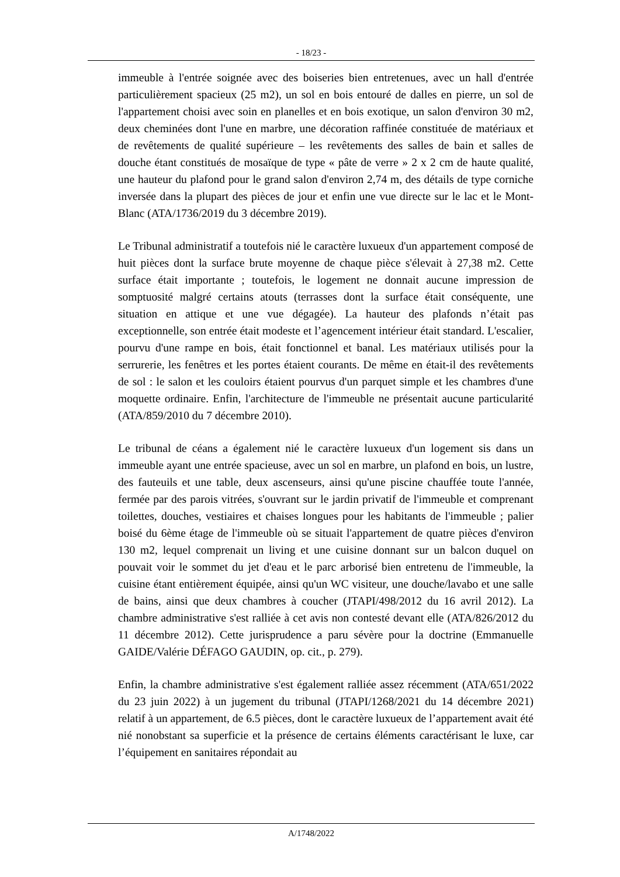- 18/23 -
immeuble à l'entrée soignée avec des boiseries bien entretenues, avec un hall d'entrée particulièrement spacieux (25 m2), un sol en bois entouré de dalles en pierre, un sol de l'appartement choisi avec soin en planelles et en bois exotique, un salon d'environ 30 m2, deux cheminées dont l'une en marbre, une décoration raffinée constituée de matériaux et de revêtements de qualité supérieure – les revêtements des salles de bain et salles de douche étant constitués de mosaïque de type « pâte de verre » 2 x 2 cm de haute qualité, une hauteur du plafond pour le grand salon d'environ 2,74 m, des détails de type corniche inversée dans la plupart des pièces de jour et enfin une vue directe sur le lac et le Mont-Blanc (ATA/1736/2019 du 3 décembre 2019).
Le Tribunal administratif a toutefois nié le caractère luxueux d'un appartement composé de huit pièces dont la surface brute moyenne de chaque pièce s'élevait à 27,38 m2. Cette surface était importante ; toutefois, le logement ne donnait aucune impression de somptuosité malgré certains atouts (terrasses dont la surface était conséquente, une situation en attique et une vue dégagée). La hauteur des plafonds n’était pas exceptionnelle, son entrée était modeste et l’agencement intérieur était standard. L'escalier, pourvu d'une rampe en bois, était fonctionnel et banal. Les matériaux utilisés pour la serrurerie, les fenêtres et les portes étaient courants. De même en était-il des revêtements de sol : le salon et les couloirs étaient pourvus d'un parquet simple et les chambres d'une moquette ordinaire. Enfin, l'architecture de l'immeuble ne présentait aucune particularité (ATA/859/2010 du 7 décembre 2010).
Le tribunal de céans a également nié le caractère luxueux d'un logement sis dans un immeuble ayant une entrée spacieuse, avec un sol en marbre, un plafond en bois, un lustre, des fauteuils et une table, deux ascenseurs, ainsi qu'une piscine chauffée toute l'année, fermée par des parois vitrées, s'ouvrant sur le jardin privatif de l'immeuble et comprenant toilettes, douches, vestiaires et chaises longues pour les habitants de l'immeuble ; palier boisé du 6ème étage de l'immeuble où se situait l'appartement de quatre pièces d'environ 130 m2, lequel comprenait un living et une cuisine donnant sur un balcon duquel on pouvait voir le sommet du jet d'eau et le parc arborisé bien entretenu de l'immeuble, la cuisine étant entièrement équipée, ainsi qu'un WC visiteur, une douche/lavabo et une salle de bains, ainsi que deux chambres à coucher (JTAPI/498/2012 du 16 avril 2012). La chambre administrative s'est ralliée à cet avis non contesté devant elle (ATA/826/2012 du 11 décembre 2012). Cette jurisprudence a paru sévère pour la doctrine (Emmanuelle GAIDE/Valérie DÉFAGO GAUDIN, op. cit., p. 279).
Enfin, la chambre administrative s'est également ralliée assez récemment (ATA/651/2022 du 23 juin 2022) à un jugement du tribunal (JTAPI/1268/2021 du 14 décembre 2021) relatif à un appartement, de 6.5 pièces, dont le caractère luxueux de l’appartement avait été nié nonobstant sa superficie et la présence de certains éléments caractérisant le luxe, car l’équipement en sanitaires répondait au
A/1748/2022